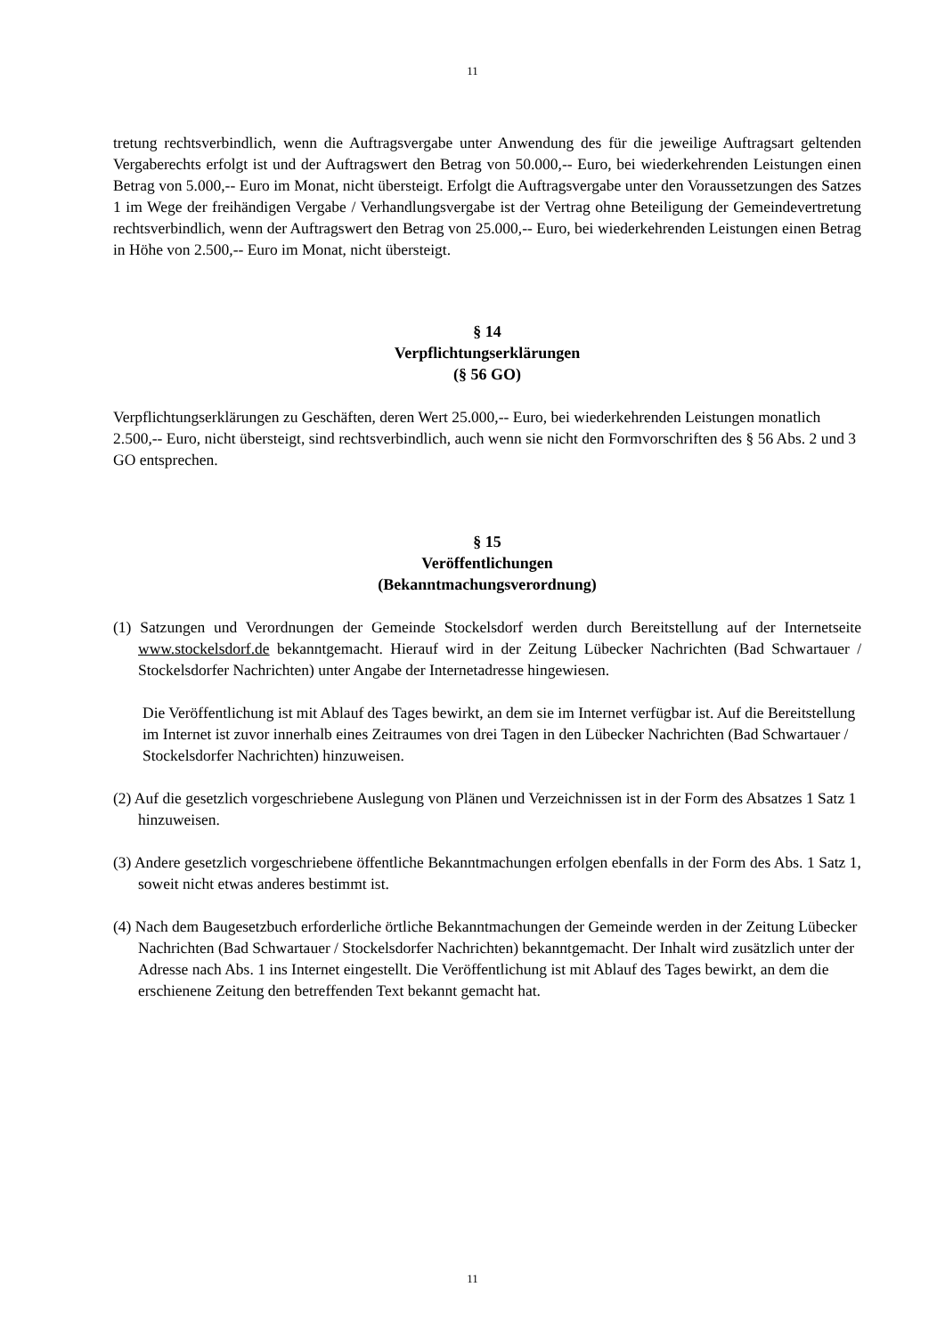11
tretung rechtsverbindlich, wenn die Auftragsvergabe unter Anwendung des für die jeweilige Auftragsart geltenden Vergaberechts erfolgt ist und der Auftragswert den Betrag von 50.000,-- Euro, bei wiederkehrenden Leistungen einen Betrag von 5.000,-- Euro im Monat, nicht übersteigt. Erfolgt die Auftragsvergabe unter den Voraussetzungen des Satzes 1 im Wege der freihändigen Vergabe / Verhandlungsvergabe ist der Vertrag ohne Beteiligung der Gemeindevertretung rechtsverbindlich, wenn der Auftragswert den Betrag von 25.000,-- Euro, bei wiederkehrenden Leistungen einen Betrag in Höhe von 2.500,-- Euro im Monat, nicht übersteigt.
§ 14
Verpflichtungserklärungen
(§ 56 GO)
Verpflichtungserklärungen zu Geschäften, deren Wert 25.000,-- Euro, bei wiederkehrenden Leistungen monatlich 2.500,-- Euro, nicht übersteigt, sind rechtsverbindlich, auch wenn sie nicht den Formvorschriften des § 56 Abs. 2 und 3 GO entsprechen.
§ 15
Veröffentlichungen
(Bekanntmachungsverordnung)
(1) Satzungen und Verordnungen der Gemeinde Stockelsdorf werden durch Bereitstellung auf der Internetseite www.stockelsdorf.de bekanntgemacht. Hierauf wird in der Zeitung Lübecker Nachrichten (Bad Schwartauer / Stockelsdorfer Nachrichten) unter Angabe der Internetadresse hingewiesen.
Die Veröffentlichung ist mit Ablauf des Tages bewirkt, an dem sie im Internet verfügbar ist. Auf die Bereitstellung im Internet ist zuvor innerhalb eines Zeitraumes von drei Tagen in den Lübecker Nachrichten (Bad Schwartauer / Stockelsdorfer Nachrichten) hinzuweisen.
(2) Auf die gesetzlich vorgeschriebene Auslegung von Plänen und Verzeichnissen ist in der Form des Absatzes 1 Satz 1 hinzuweisen.
(3) Andere gesetzlich vorgeschriebene öffentliche Bekanntmachungen erfolgen ebenfalls in der Form des Abs. 1 Satz 1, soweit nicht etwas anderes bestimmt ist.
(4) Nach dem Baugesetzbuch erforderliche örtliche Bekanntmachungen der Gemeinde werden in der Zeitung Lübecker Nachrichten (Bad Schwartauer / Stockelsdorfer Nachrichten) bekanntgemacht. Der Inhalt wird zusätzlich unter der Adresse nach Abs. 1 ins Internet eingestellt. Die Veröffentlichung ist mit Ablauf des Tages bewirkt, an dem die erschienene Zeitung den betreffenden Text bekannt gemacht hat.
11